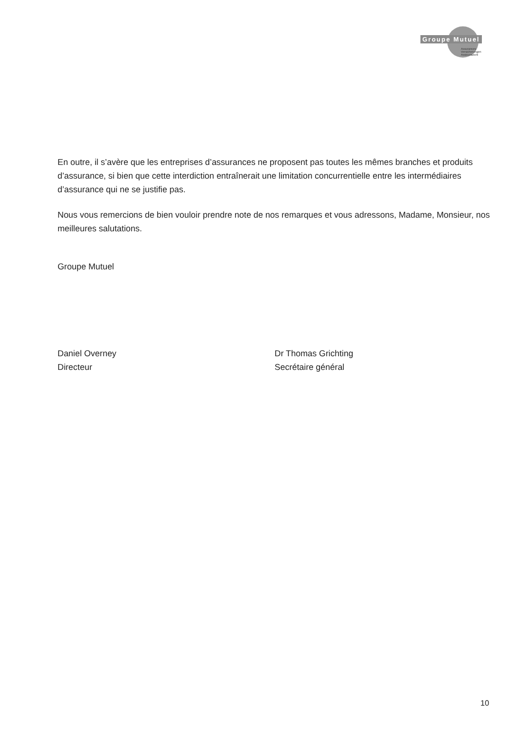Groupe Mutuel
Assurances
Versicherungen
Assicurazioni
En outre, il s’avère que les entreprises d’assurances ne proposent pas toutes les mêmes branches et produits d’assurance, si bien que cette interdiction entraînerait une limitation concurrentielle entre les intermédiaires d’assurance qui ne se justifie pas.
Nous vous remercions de bien vouloir prendre note de nos remarques et vous adressons, Madame, Monsieur, nos meilleures salutations.
Groupe Mutuel
Daniel Overney
Directeur
Dr Thomas Grichting
Secrétaire général
10